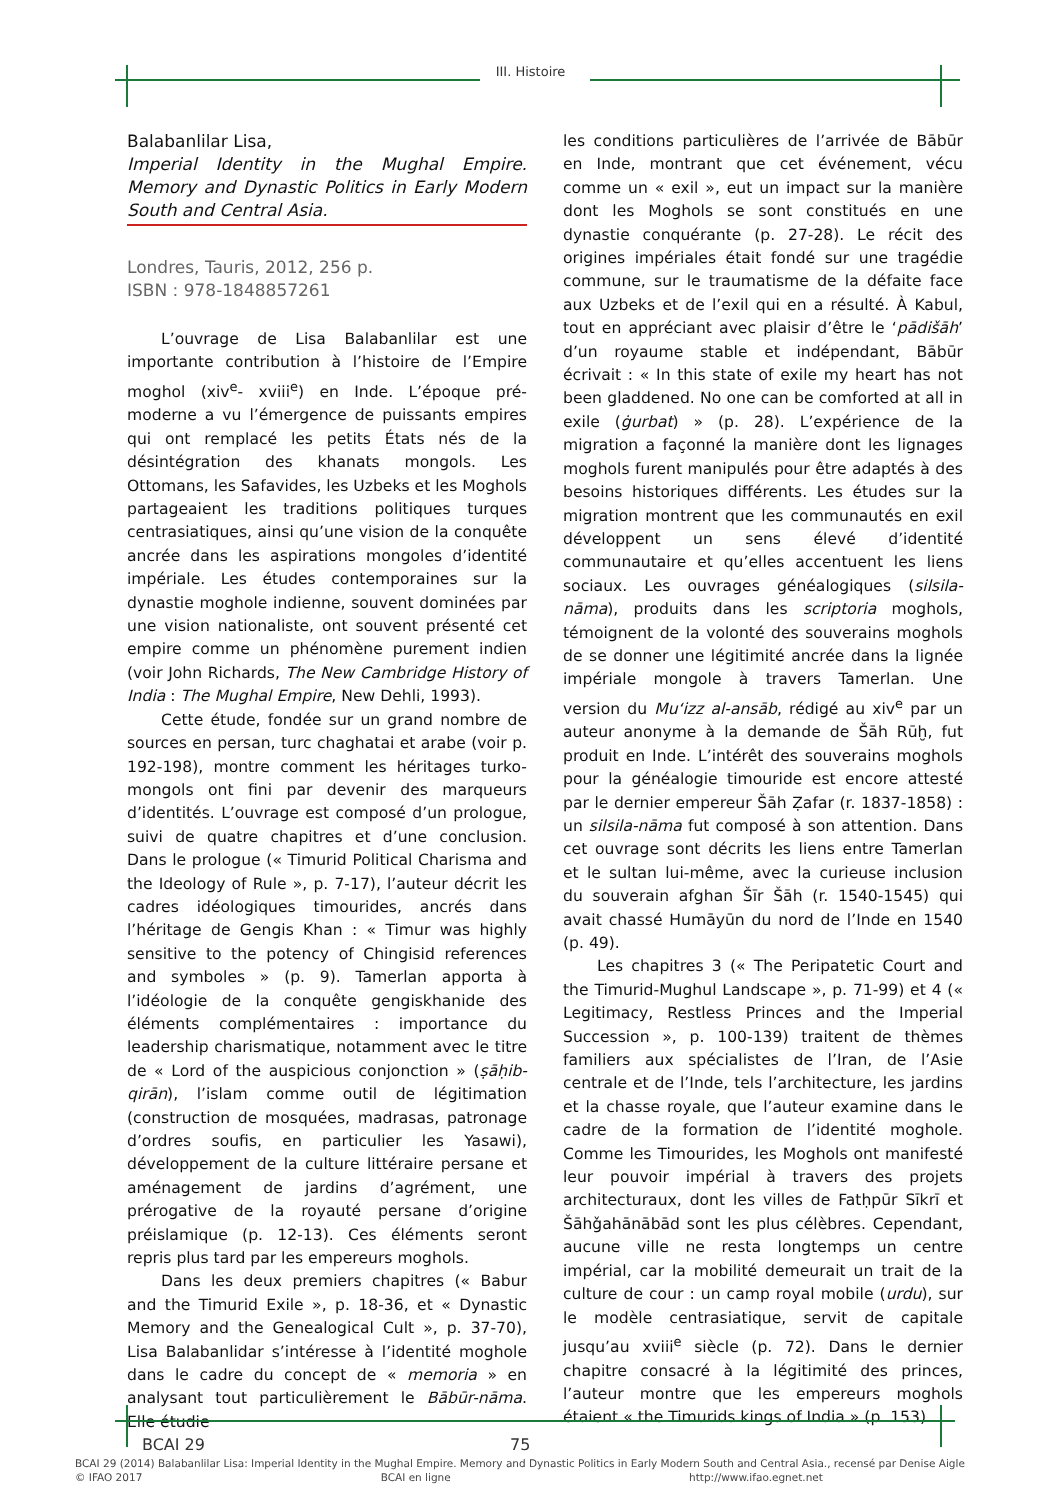III. Histoire
Balabanlilar Lisa,
Imperial Identity in the Mughal Empire. Memory and Dynastic Politics in Early Modern South and Central Asia.
Londres, Tauris, 2012, 256 p.
ISBN : 978-1848857261
L’ouvrage de Lisa Balabanlilar est une importante contribution à l’histoire de l’Empire moghol (xiv<sup>e</sup>- xviii<sup>e</sup>) en Inde. L’époque pré-moderne a vu l’émergence de puissants empires qui ont remplacé les petits États nés de la désintégration des khanats mongols. Les Ottomans, les Safavides, les Uzbeks et les Moghols partageaient les traditions politiques turques centrasiatiques, ainsi qu’une vision de la conquête ancrée dans les aspirations mongoles d’identité impériale. Les études contemporaines sur la dynastie moghole indienne, souvent dominées par une vision nationaliste, ont souvent présenté cet empire comme un phénomène purement indien (voir John Richards, The New Cambridge History of India : The Mughal Empire, New Dehli, 1993).
Cette étude, fondée sur un grand nombre de sources en persan, turc chaghatai et arabe (voir p. 192-198), montre comment les héritages turko-mongols ont fini par devenir des marqueurs d’identités. L’ouvrage est composé d’un prologue, suivi de quatre chapitres et d’une conclusion. Dans le prologue (« Timurid Political Charisma and the Ideology of Rule », p. 7-17), l’auteur décrit les cadres idéologiques timourides, ancrés dans l’héritage de Gengis Khan : « Timur was highly sensitive to the potency of Chingisid references and symboles » (p. 9). Tamerlan apporta à l’idéologie de la conquête gengiskhanide des éléments complémentaires : importance du leadership charismatique, notamment avec le titre de « Lord of the auspicious conjonction » (ṣāḥib-qirān), l’islam comme outil de légitimation (construction de mosquées, madrasas, patronage d’ordres soufis, en particulier les Yasawi), développement de la culture littéraire persane et aménagement de jardins d’agrément, une prérogative de la royauté persane d’origine préislamique (p. 12-13). Ces éléments seront repris plus tard par les empereurs moghols.
Dans les deux premiers chapitres (« Babur and the Timurid Exile », p. 18-36, et « Dynastic Memory and the Genealogical Cult », p. 37-70), Lisa Balabanlidar s’intéresse à l’identité moghole dans le cadre du concept de « memoria » en analysant tout particulièrement le Bābūr-nāma. Elle étudie
les conditions particulières de l’arrivée de Bābūr en Inde, montrant que cet événement, vécu comme un « exil », eut un impact sur la manière dont les Moghols se sont constitués en une dynastie conquérante (p. 27-28). Le récit des origines impériales était fondé sur une tragédie commune, sur le traumatisme de la défaite face aux Uzbeks et de l’exil qui en a résulté. À Kabul, tout en appréciant avec plaisir d’être le ‘pādišāh’ d’un royaume stable et indépendant, Bābūr écrivait : « In this state of exile my heart has not been gladdened. No one can be comforted at all in exile (ġurbat) » (p. 28). L’expérience de la migration a façonné la manière dont les lignages moghols furent manipulés pour être adaptés à des besoins historiques différents. Les études sur la migration montrent que les communautés en exil développent un sens élevé d’identité communautaire et qu’elles accentuent les liens sociaux. Les ouvrages généalogiques (silsila-nāma), produits dans les scriptoria moghols, témoignent de la volonté des souverains moghols de se donner une légitimité ancrée dans la lignée impériale mongole à travers Tamerlan. Une version du Mu‘izz al-ansāb, rédigé au xiv<sup>e</sup> par un auteur anonyme à la demande de Šāh Rūḫ, fut produit en Inde. L’intérêt des souverains moghols pour la généalogie timouride est encore attesté par le dernier empereur Šāh Ẓafar (r. 1837-1858) : un silsila-nāma fut composé à son attention. Dans cet ouvrage sont décrits les liens entre Tamerlan et le sultan lui-même, avec la curieuse inclusion du souverain afghan Šīr Šāh (r. 1540-1545) qui avait chassé Humāyūn du nord de l’Inde en 1540 (p. 49).
Les chapitres 3 (« The Peripatetic Court and the Timurid-Mughul Landscape », p. 71-99) et 4 (« Legitimacy, Restless Princes and the Imperial Succession », p. 100-139) traitent de thèmes familiers aux spécialistes de l’Iran, de l’Asie centrale et de l’Inde, tels l’architecture, les jardins et la chasse royale, que l’auteur examine dans le cadre de la formation de l’identité moghole. Comme les Timourides, les Moghols ont manifesté leur pouvoir impérial à travers des projets architecturaux, dont les villes de Fatḥpūr Sīkrī et Šāhǧahānābād sont les plus célèbres. Cependant, aucune ville ne resta longtemps un centre impérial, car la mobilité demeurait un trait de la culture de cour : un camp royal mobile (urdu), sur le modèle centrasiatique, servit de capitale jusqu’au xviii<sup>e</sup> siècle (p. 72). Dans le dernier chapitre consacré à la légitimité des princes, l’auteur montre que les empereurs moghols étaient « the Timurids kings of India » (p. 153).
BCAI 29 75
BCAI 29 (2014) Balabanlilar Lisa: Imperial Identity in the Mughal Empire. Memory and Dynastic Politics in Early Modern South and Central Asia., recensé par Denise Aigle
© IFAO 2017 BCAI en ligne http://www.ifao.egnet.net